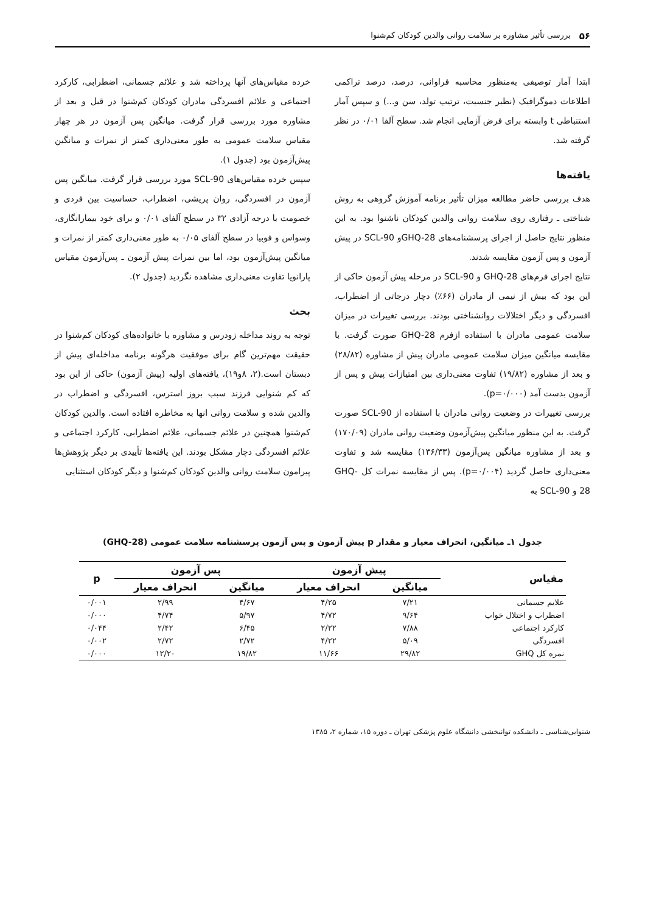۵۶ بررسی تأثیر مشاوره بر سلامت روانی والدین کودکان کم‌شنوا
ابتدا آمار توصیفی به‌منظور محاسبه فراوانی، درصد، درصد تراکمی اطلاعات دموگرافیک (نظیر جنسیت، ترتیب تولد، سن و...) و سپس آمار استنباطی t وابسته برای فرض آزمایی انجام شد. سطح آلفا ۰/۰۱ در نظر گرفته شد.
یافته‌ها
هدف بررسی حاضر مطالعه میزان تأثیر برنامه آموزش گروهی به روش شناختی ـ رفتاری روی سلامت روانی والدین کودکان ناشنوا بود. به این منظور نتایج حاصل از اجرای پرسشنامه‌های GHQ-28و SCL-90 در پیش آزمون و پس آزمون مقایسه شدند.
نتایج اجرای فرم‌های GHQ-28 و SCL-90 در مرحله پیش آزمون حاکی از این بود که بیش از نیمی از مادران (۶۶٪) دچار درجاتی از اضطراب، افسردگی و دیگر اختلالات روانشناختی بودند. بررسی تغییرات در میزان سلامت عمومی مادران با استفاده ازفرم GHQ-28 صورت گرفت. با مقایسه میانگین میزان سلامت عمومی مادران پیش از مشاوره (۲۸/۸۲) و بعد از مشاوره (۱۹/۸۲) تفاوت معنی‌داری بین امتیازات پیش و پس از آزمون بدست آمد (p=۰/۰۰۰).
بررسی تغییرات در وضعیت روانی مادران با استفاده از SCL-90 صورت گرفت. به این منظور میانگین پیش‌آزمون وضعیت روانی مادران (۱۷۰/۰۹) و بعد از مشاوره میانگین پس‌آزمون (۱۳۶/۳۳) مقایسه شد و تفاوت معنی‌داری حاصل گردید (p=۰/۰۰۴). پس از مقایسه نمرات کل GHQ-28 و SCL-90 به
خرده مقیاس‌های آنها پرداخته شد و علائم جسمانی، اضطرابی، کارکرد اجتماعی و علائم افسردگی مادران کودکان کم‌شنوا در قبل و بعد از مشاوره مورد بررسی قرار گرفت. میانگین پس آزمون در هر چهار مقیاس سلامت عمومی به طور معنی‌داری کمتر از نمرات و میانگین پیش‌آزمون بود (جدول ۱).
سپس خرده مقیاس‌های SCL-90 مورد بررسی قرار گرفت. میانگین پس آزمون در افسردگی، روان پریشی، اضطراب، حساسیت بین فردی و خصومت با درجه آزادی ۳۲ در سطح آلفای ۰/۰۱ و برای خود بیمارانگاری، وسواس و فوبیا در سطح آلفای ۰/۰۵ به طور معنی‌داری کمتر از نمرات و میانگین پیش‌آزمون بود، اما بین نمرات پیش آزمون ـ پس‌آزمون مقیاس پارانویا تفاوت معنی‌داری مشاهده نگردید (جدول ۲).
بحث
توجه به روند مداخله زودرس و مشاوره با خانواده‌های کودکان کم‌شنوا در حقیقت مهم‌ترین گام برای موفقیت هرگونه برنامه مداخله‌ای پیش از دبستان است.(۲، ۸و۱۹)، یافته‌های اولیه (پیش آزمون) حاکی از این بود که کم شنوایی فرزند سبب بروز استرس، افسردگی و اضطراب در والدین شده و سلامت روانی انها به مخاطره افتاده است. والدین کودکان کم‌شنوا همچنین در علائم جسمانی، علائم اضطرابی، کارکرد اجتماعی و علائم افسردگی دچار مشکل بودند. این یافته‌ها تأییدی بر دیگر پژوهش‌ها پیرامون سلامت روانی والدین کودکان کم‌شنوا و دیگر کودکان استثنایی
جدول ۱ـ میانگین، انحراف معیار و مقدار p پیش آزمون و پس آزمون پرسشنامه سلامت عمومی (GHQ-28)
| مقیاس | پیش آزمون | | پس آزمون | | p |
| --- | --- | --- | --- | --- | --- |
| | میانگین | انحراف معیار | میانگین | انحراف معیار | |
| علایم جسمانی | ۷/۲۱ | ۴/۲۵ | ۴/۶۷ | ۲/۹۹ | ۰/۰۰۱ |
| اضطراب و اختلال خواب | ۹/۶۴ | ۴/۷۲ | ۵/۹۷ | ۴/۷۴ | ۰/۰۰۰ |
| کارکرد اجتماعی | ۷/۸۸ | ۲/۲۲ | ۶/۴۵ | ۲/۴۲ | ۰/۰۴۴ |
| افسردگی | ۵/۰۹ | ۴/۲۲ | ۲/۷۲ | ۲/۷۲ | ۰/۰۰۲ |
| نمره کل GHQ | ۲۹/۸۲ | ۱۱/۶۶ | ۱۹/۸۲ | ۱۲/۲۰ | ۰/۰۰۰ |
شنوایی‌شناسی ـ دانشکده توانبخشی دانشگاه علوم پزشکی تهران ـ دوره ۱۵، شماره ۲، ۱۳۸۵